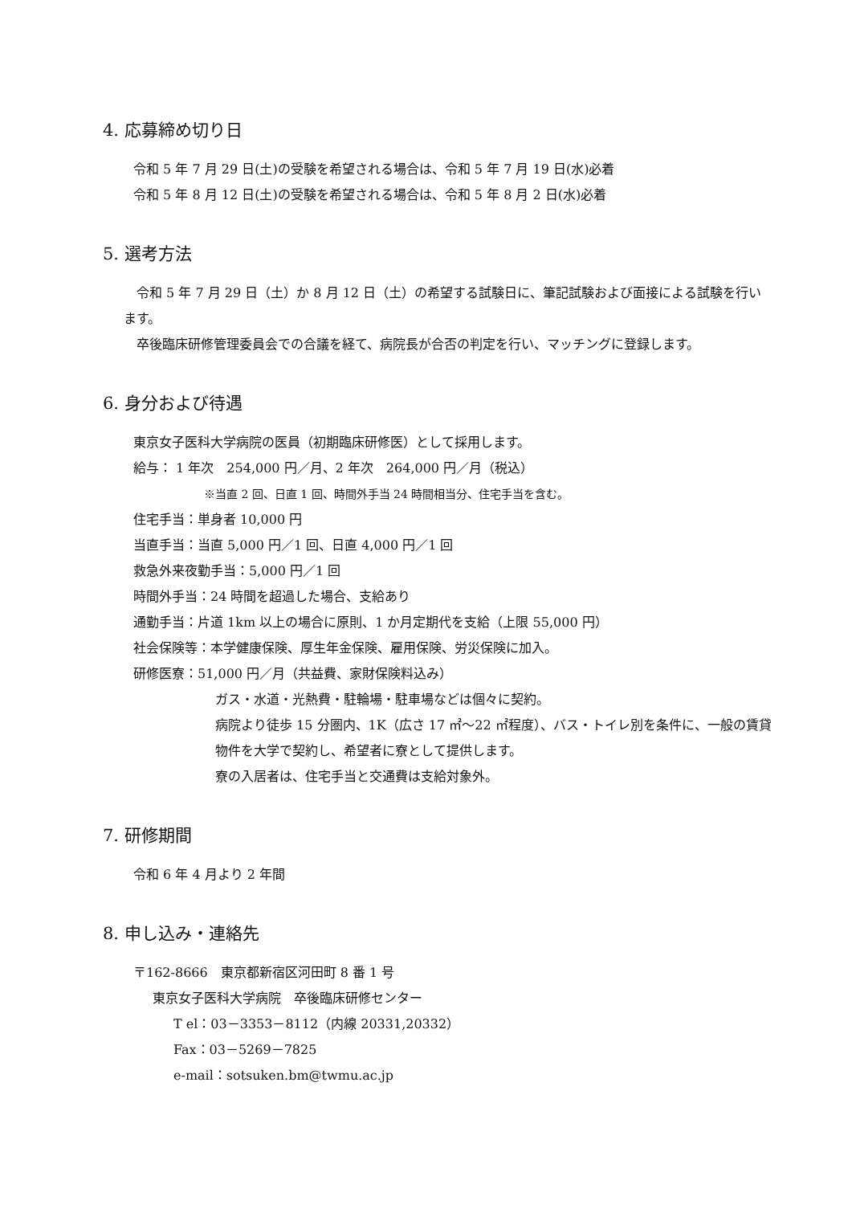4. 応募締め切り日
令和 5 年 7 月 29 日(土)の受験を希望される場合は、令和 5 年 7 月 19 日(水)必着
令和 5 年 8 月 12 日(土)の受験を希望される場合は、令和 5 年 8 月 2 日(水)必着
5. 選考方法
　令和 5 年 7 月 29 日（土）か 8 月 12 日（土）の希望する試験日に、筆記試験および面接による試験を行います。
　卒後臨床研修管理委員会での合議を経て、病院長が合否の判定を行い、マッチングに登録します。
6. 身分および待遇
東京女子医科大学病院の医員（初期臨床研修医）として採用します。
給与： 1 年次　254,000 円／月、2 年次　264,000 円／月（税込）
※当直 2 回、日直 1 回、時間外手当 24 時間相当分、住宅手当を含む。
住宅手当：単身者 10,000 円
当直手当：当直 5,000 円／1 回、日直 4,000 円／1 回
救急外来夜勤手当：5,000 円／1 回
時間外手当：24 時間を超過した場合、支給あり
通勤手当：片道 1km 以上の場合に原則、1 か月定期代を支給（上限 55,000 円）
社会保険等：本学健康保険、厚生年金保険、雇用保険、労災保険に加入。
研修医寮：51,000 円／月（共益費、家財保険料込み）
ガス・水道・光熱費・駐輪場・駐車場などは個々に契約。
病院より徒歩 15 分圏内、1K（広さ 17 ㎡～22 ㎡程度）、バス・トイレ別を条件に、一般の賃貸物件を大学で契約し、希望者に寮として提供します。
寮の入居者は、住宅手当と交通費は支給対象外。
7. 研修期間
令和 6 年 4 月より 2 年間
8. 申し込み・連絡先
〒162-8666　東京都新宿区河田町 8 番 1 号
東京女子医科大学病院　卒後臨床研修センター
T el：03－3353－8112（内線 20331,20332）
Fax：03－5269－7825
e-mail：sotsuken.bm@twmu.ac.jp